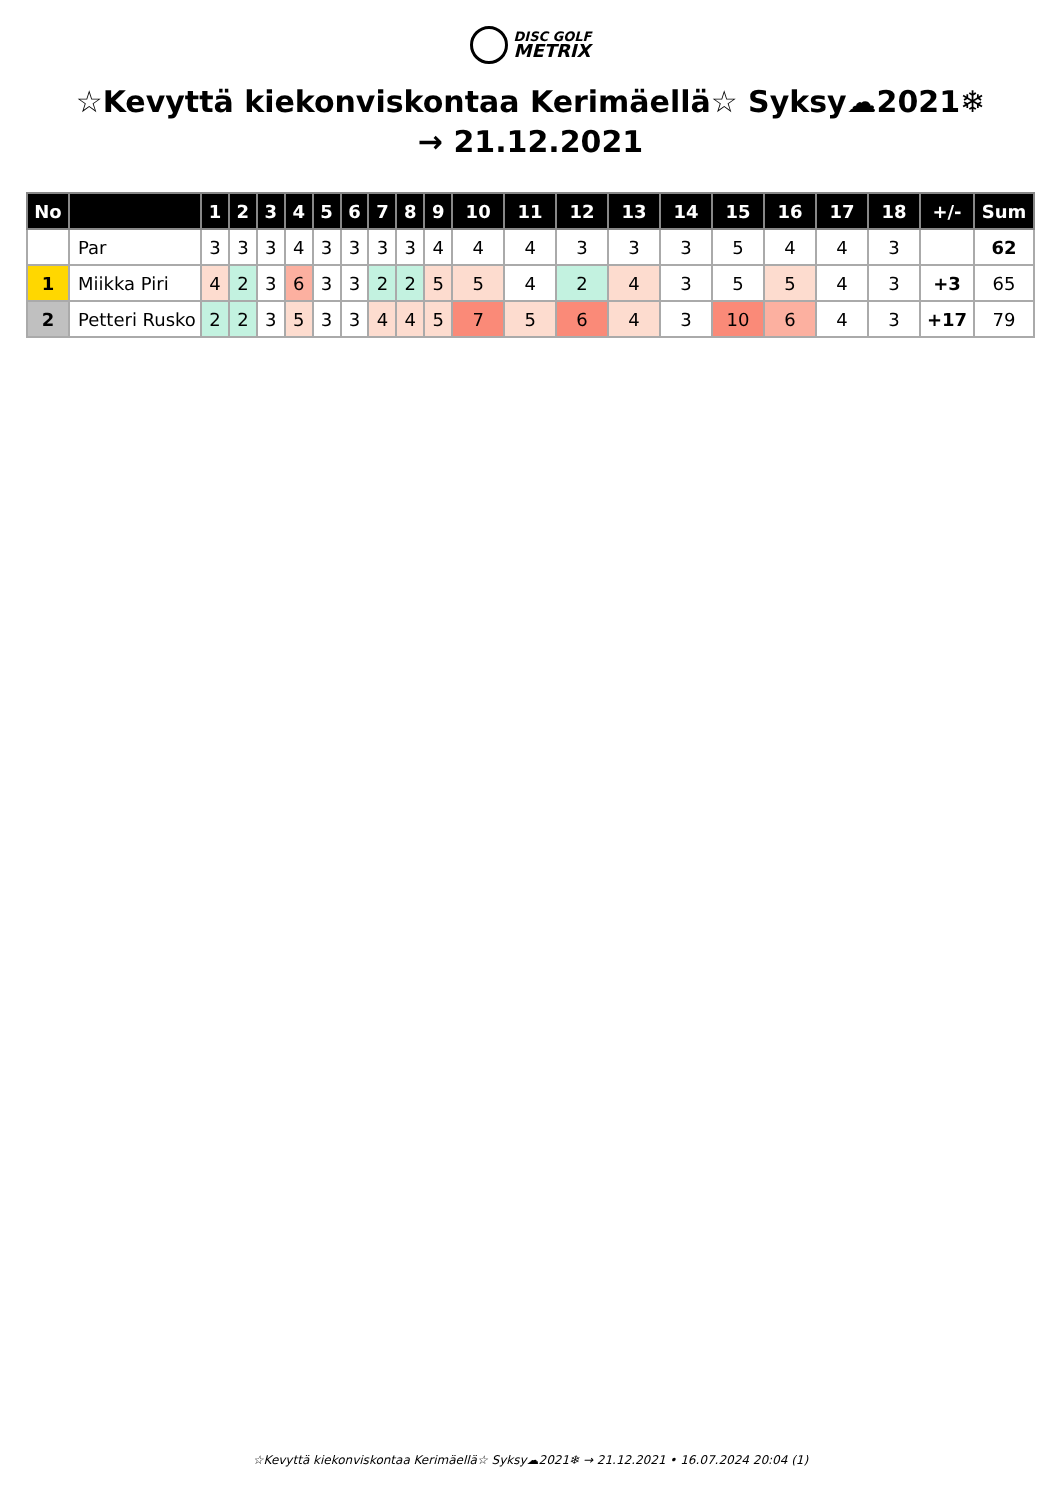DISC GOLF
METRIX
☆Kevyttä kiekonviskontaa Kerimäellä☆ Syksy☁2021❄ → 21.12.2021
| No | | 1 | 2 | 3 | 4 | 5 | 6 | 7 | 8 | 9 | 10 | 11 | 12 | 13 | 14 | 15 | 16 | 17 | 18 | +/- | Sum |
| --- | --- | --- | --- | --- | --- | --- | --- | --- | --- | --- | --- | --- | --- | --- | --- | --- | --- | --- | --- | --- | --- |
| | Par | 3 | 3 | 3 | 4 | 3 | 3 | 3 | 3 | 4 | 4 | 4 | 3 | 3 | 3 | 5 | 4 | 4 | 3 | | 62 |
| 1 | Miikka Piri | 4 | 2 | 3 | 6 | 3 | 3 | 2 | 2 | 5 | 5 | 4 | 2 | 4 | 3 | 5 | 5 | 4 | 3 | +3 | 65 |
| 2 | Petteri Rusko | 2 | 2 | 3 | 5 | 3 | 3 | 4 | 4 | 5 | 7 | 5 | 6 | 4 | 3 | 10 | 6 | 4 | 3 | +17 | 79 |
☆Kevyttä kiekonviskontaa Kerimäellä☆ Syksy☁2021❄ → 21.12.2021 • 16.07.2024 20:04 (1)